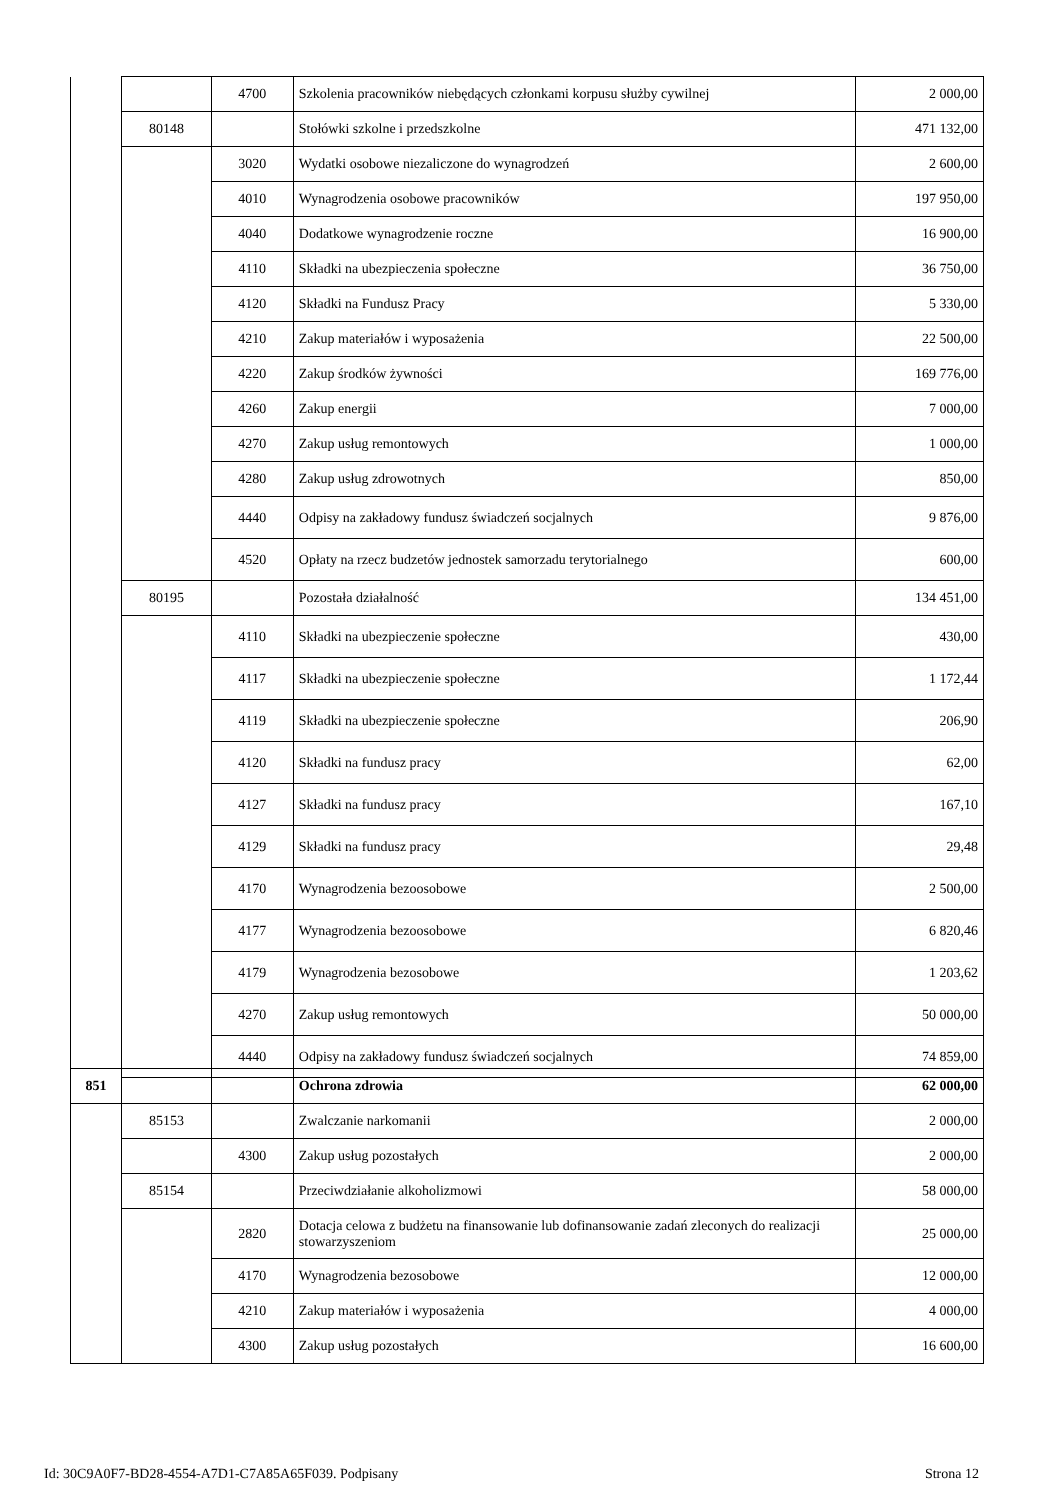| | | 4700 | Szkolenia pracowników niebędących członkami korpusu służby cywilnej | 2 000,00 |
| | 80148 | | Stołówki szkolne i przedszkolne | 471 132,00 |
| | | 3020 | Wydatki osobowe niezaliczone do wynagrodzeń | 2 600,00 |
| | | 4010 | Wynagrodzenia osobowe pracowników | 197 950,00 |
| | | 4040 | Dodatkowe wynagrodzenie roczne | 16 900,00 |
| | | 4110 | Składki na ubezpieczenia społeczne | 36 750,00 |
| | | 4120 | Składki na Fundusz Pracy | 5 330,00 |
| | | 4210 | Zakup materiałów i wyposażenia | 22 500,00 |
| | | 4220 | Zakup środków żywności | 169 776,00 |
| | | 4260 | Zakup energii | 7 000,00 |
| | | 4270 | Zakup usług remontowych | 1 000,00 |
| | | 4280 | Zakup usług zdrowotnych | 850,00 |
| | | 4440 | Odpisy na zakładowy fundusz świadczeń socjalnych | 9 876,00 |
| | | 4520 | Opłaty na rzecz budzetów jednostek samorzadu terytorialnego | 600,00 |
| | 80195 | | Pozostała działalność | 134 451,00 |
| | | 4110 | Składki na ubezpieczenie społeczne | 430,00 |
| | | 4117 | Składki na ubezpieczenie społeczne | 1 172,44 |
| | | 4119 | Składki na ubezpieczenie społeczne | 206,90 |
| | | 4120 | Składki na fundusz pracy | 62,00 |
| | | 4127 | Składki na fundusz pracy | 167,10 |
| | | 4129 | Składki na fundusz pracy | 29,48 |
| | | 4170 | Wynagrodzenia bezoosobowe | 2 500,00 |
| | | 4177 | Wynagrodzenia bezoosobowe | 6 820,46 |
| | | 4179 | Wynagrodzenia bezosobowe | 1 203,62 |
| | | 4270 | Zakup usług remontowych | 50 000,00 |
| | | 4440 | Odpisy na zakładowy fundusz świadczeń socjalnych | 74 859,00 |
| 851 | | | Ochrona zdrowia | 62 000,00 |
| | 85153 | | Zwalczanie narkomanii | 2 000,00 |
| | | 4300 | Zakup usług pozostałych | 2 000,00 |
| | 85154 | | Przeciwdziałanie alkoholizmowi | 58 000,00 |
| | | 2820 | Dotacja celowa z budżetu na finansowanie lub dofinansowanie zadań zleconych do realizacji stowarzyszeniom | 25 000,00 |
| | | 4170 | Wynagrodzenia bezosobowe | 12 000,00 |
| | | 4210 | Zakup materiałów i wyposażenia | 4 000,00 |
| | | 4300 | Zakup usług pozostałych | 16 600,00 |
Id: 30C9A0F7-BD28-4554-A7D1-C7A85A65F039. Podpisany Strona 12